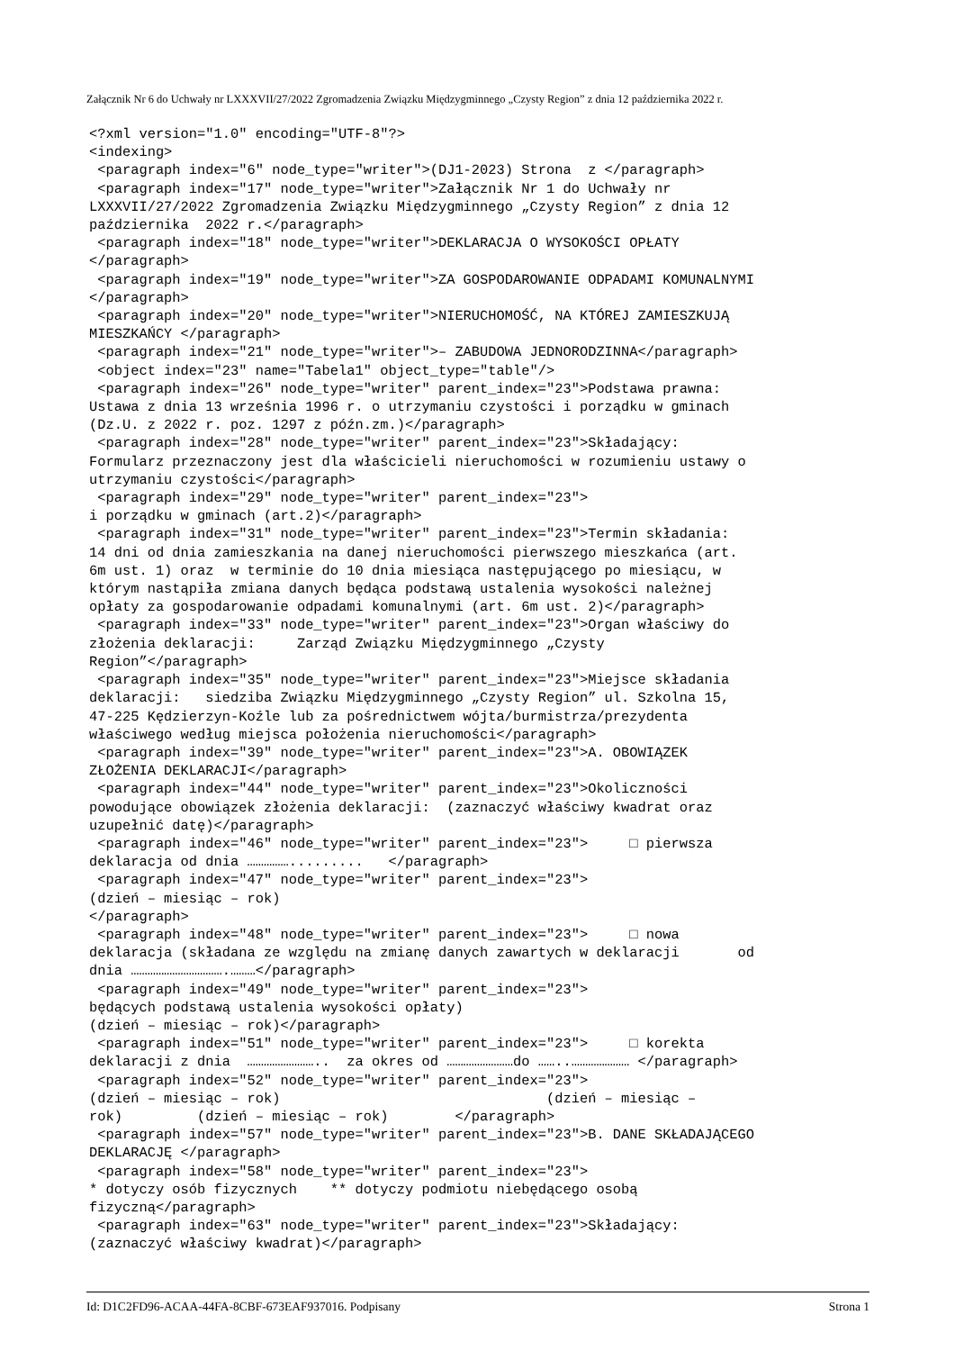Załącznik Nr 6 do Uchwały nr LXXXVII/27/2022 Zgromadzenia Związku Międzygminnego „Czysty Region” z dnia 12 października 2022 r.
<?xml version="1.0" encoding="UTF-8"?>
<indexing>
 <paragraph index="6" node_type="writer">(DJ1-2023) Strona  z </paragraph>
 <paragraph index="17" node_type="writer">Załącznik Nr 1 do Uchwały nr
LXXXVII/27/2022 Zgromadzenia Związku Międzygminnego „Czysty Region” z dnia 12
października  2022 r.</paragraph>
 <paragraph index="18" node_type="writer">DEKLARACJA O WYSOKOŚCI OPŁATY
</paragraph>
 <paragraph index="19" node_type="writer">ZA GOSPODAROWANIE ODPADAMI KOMUNALNYMI
</paragraph>
 <paragraph index="20" node_type="writer">NIERUCHOMOŚĆ, NA KTÓREJ ZAMIESZKUJĄ
MIESZKAŃCY </paragraph>
 <paragraph index="21" node_type="writer">– ZABUDOWA JEDNORODZINNA</paragraph>
 <object index="23" name="Tabela1" object_type="table"/>
 <paragraph index="26" node_type="writer" parent_index="23">Podstawa prawna:
Ustawa z dnia 13 września 1996 r. o utrzymaniu czystości i porządku w gminach
(Dz.U. z 2022 r. poz. 1297 z późn.zm.)</paragraph>
 <paragraph index="28" node_type="writer" parent_index="23">Składający:
Formularz przeznaczony jest dla właścicieli nieruchomości w rozumieniu ustawy o
utrzymaniu czystości</paragraph>
 <paragraph index="29" node_type="writer" parent_index="23">
i porządku w gminach (art.2)</paragraph>
 <paragraph index="31" node_type="writer" parent_index="23">Termin składania:
14 dni od dnia zamieszkania na danej nieruchomości pierwszego mieszkańca (art.
6m ust. 1) oraz  w terminie do 10 dnia miesiąca następującego po miesiącu, w
którym nastąpiła zmiana danych będąca podstawą ustalenia wysokości należnej
opłaty za gospodarowanie odpadami komunalnymi (art. 6m ust. 2)</paragraph>
 <paragraph index="33" node_type="writer" parent_index="23">Organ właściwy do
złożenia deklaracji:     Zarząd Związku Międzygminnego „Czysty
Region”</paragraph>
 <paragraph index="35" node_type="writer" parent_index="23">Miejsce składania
deklaracji:   siedziba Związku Międzygminnego „Czysty Region” ul. Szkolna 15,
47-225 Kędzierzyn-Koźle lub za pośrednictwem wójta/burmistrza/prezydenta
właściwego według miejsca położenia nieruchomości</paragraph>
 <paragraph index="39" node_type="writer" parent_index="23">A. OBOWIĄZEK
ZŁOŻENIA DEKLARACJI</paragraph>
 <paragraph index="44" node_type="writer" parent_index="23">Okoliczności
powodujące obowiązek złożenia deklaracji:  (zaznaczyć właściwy kwadrat oraz
uzupełnić datę)</paragraph>
 <paragraph index="46" node_type="writer" parent_index="23">     □ pierwsza
deklaracja od dnia …………….........   </paragraph>
 <paragraph index="47" node_type="writer" parent_index="23">
(dzień – miesiąc – rok)
</paragraph>
 <paragraph index="48" node_type="writer" parent_index="23">     □ nowa
deklaracja (składana ze względu na zmianę danych zawartych w deklaracji       od
dnia …………………………….………</paragraph>
 <paragraph index="49" node_type="writer" parent_index="23">
będących podstawą ustalenia wysokości opłaty)
(dzień – miesiąc – rok)</paragraph>
 <paragraph index="51" node_type="writer" parent_index="23">     □ korekta
deklaracji z dnia  ……………………..  za okres od ……………………do ……..………………… </paragraph>
 <paragraph index="52" node_type="writer" parent_index="23">
(dzień – miesiąc – rok)                                (dzień – miesiąc –
rok)         (dzień – miesiąc – rok)        </paragraph>
 <paragraph index="57" node_type="writer" parent_index="23">B. DANE SKŁADAJĄCEGO
DEKLARACJĘ </paragraph>
 <paragraph index="58" node_type="writer" parent_index="23">
* dotyczy osób fizycznych    ** dotyczy podmiotu niebędącego osobą
fizyczną</paragraph>
 <paragraph index="63" node_type="writer" parent_index="23">Składający:
(zaznaczyć właściwy kwadrat)</paragraph>
Id: D1C2FD96-ACAA-44FA-8CBF-673EAF937016. Podpisany Strona 1